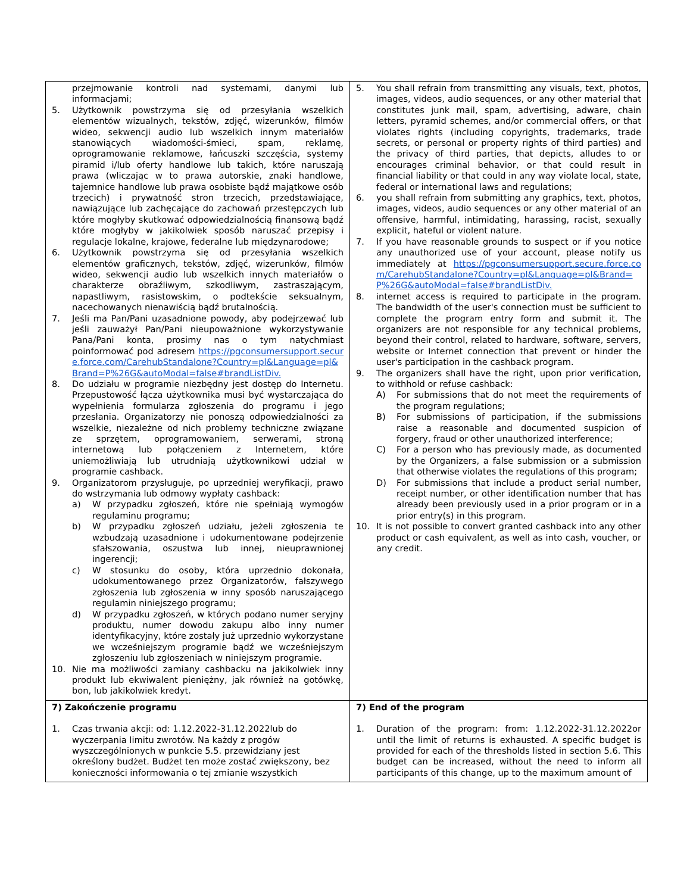| przejmowanie kontroli nad systemami, danymi lub informacjami; 5. Użytkownik powstrzyma się od przesyłania wszelkich elementów wizualnych, tekstów, zdjęć, wizerunków, filmów wideo, sekwencji audio lub wszelkich innym materiałów stanowiących wiadomości-śmieci, spam, reklamę, oprogramowanie reklamowe, łańcuszki szczęścia, systemy piramid i/lub oferty handlowe lub takich, które naruszają prawa (wliczając w to prawa autorskie, znaki handlowe, tajemnice handlowe lub prawa osobiste bądź majątkowe osób trzecich) i prywatność stron trzecich, przedstawiające, nawiązujące lub zachęcające do zachowań przestępczych lub które mogłyby skutkować odpowiedzialnością finansową bądź które mogłyby w jakikolwiek sposób naruszać przepisy i regulacje lokalne, krajowe, federalne lub międzynarodowe; 6. Użytkownik powstrzyma się od przesyłania wszelkich elementów graficznych, tekstów, zdjęć, wizerunków, filmów wideo, sekwencji audio lub wszelkich innych materiałów o charakterze obraźliwym, szkodliwym, zastraszającym, napastliwym, rasistowskim, o podtekście seksualnym, nacechowanych nienawiścią bądź brutalnością. 7. Jeśli ma Pan/Pani uzasadnione powody, aby podejrzewać lub jeśli zauważył Pan/Pani nieupoważnione wykorzystywanie Pana/Pani konta, prosimy nas o tym natychmiast poinformować pod adresem https://pgconsumersupport.secure.force.com/CarehubStandalone?Country=pl&Language=pl&Brand=P%26G&autoModal=false#brandListDiv. 8. Do udziału w programie niezbędny jest dostęp do Internetu. Przepustowość łącza użytkownika musi być wystarczająca do wypełnienia formularza zgłoszenia do programu i jego przesłania. Organizatorzy nie ponoszą odpowiedzialności za wszelkie, niezależne od nich problemy techniczne związane ze sprzętem, oprogramowaniem, serwerami, stroną internetową lub połączeniem z Internetem, które uniemożliwiają lub utrudniają użytkownikowi udział w programie cashback. 9. Organizatorom przysługuje, po uprzedniej weryfikacji, prawo do wstrzymania lub odmowy wypłaty cashback: a) W przypadku zgłoszeń, które nie spełniają wymogów regulaminu programu; b) W przypadku zgłoszeń udziału, jeżeli zgłoszenia te wzbudzają uzasadnione i udokumentowane podejrzenie sfałszowania, oszustwa lub innej, nieuprawnionej ingerencji; c) W stosunku do osoby, która uprzednio dokonała, udokumentowanego przez Organizatorów, fałszywego zgłoszenia lub zgłoszenia w inny sposób naruszającego regulamin niniejszego programu; d) W przypadku zgłoszeń, w których podano numer seryjny produktu, numer dowodu zakupu albo inny numer identyfikacyjny, które zostały już uprzednio wykorzystane we wcześniejszym programie bądź we wcześniejszym zgłoszeniu lub zgłoszeniach w niniejszym programie. 10. Nie ma możliwości zamiany cashbacku na jakikolwiek inny produkt lub ekwiwalent pieniężny, jak również na gotówkę, bon, lub jakikolwiek kredyt. | 5. You shall refrain from transmitting any visuals, text, photos, images, videos, audio sequences, or any other material that constitutes junk mail, spam, advertising, adware, chain letters, pyramid schemes, and/or commercial offers, or that violates rights (including copyrights, trademarks, trade secrets, or personal or property rights of third parties) and the privacy of third parties, that depicts, alludes to or encourages criminal behavior, or that could result in financial liability or that could in any way violate local, state, federal or international laws and regulations; 6. you shall refrain from submitting any graphics, text, photos, images, videos, audio sequences or any other material of an offensive, harmful, intimidating, harassing, racist, sexually explicit, hateful or violent nature. 7. If you have reasonable grounds to suspect or if you notice any unauthorized use of your account, please notify us immediately at https://pgconsumersupport.secure.force.com/CarehubStandalone?Country=pl&Language=pl&Brand=P%26G&autoModal=false#brandListDiv. 8. internet access is required to participate in the program. The bandwidth of the user's connection must be sufficient to complete the program entry form and submit it. The organizers are not responsible for any technical problems, beyond their control, related to hardware, software, servers, website or Internet connection that prevent or hinder the user's participation in the cashback program. 9. The organizers shall have the right, upon prior verification, to withhold or refuse cashback: A) For submissions that do not meet the requirements of the program regulations; B) For submissions of participation, if the submissions raise a reasonable and documented suspicion of forgery, fraud or other unauthorized interference; C) For a person who has previously made, as documented by the Organizers, a false submission or a submission that otherwise violates the regulations of this program; D) For submissions that include a product serial number, receipt number, or other identification number that has already been previously used in a prior program or in a prior entry(s) in this program. 10. It is not possible to convert granted cashback into any other product or cash equivalent, as well as into cash, voucher, or any credit. |
| 7) Zakończenie programu 1. Czas trwania akcji: od: 1.12.2022-31.12.2022lub do wyczerpania limitu zwrotów. Na każdy z progów wyszczególnionych w punkcie 5.5. przewidziany jest określony budżet. Budżet ten może zostać zwiększony, bez konieczności informowania o tej zmianie wszystkich | 7) End of the program 1. Duration of the program: from: 1.12.2022-31.12.2022or until the limit of returns is exhausted. A specific budget is provided for each of the thresholds listed in section 5.6. This budget can be increased, without the need to inform all participants of this change, up to the maximum amount of |